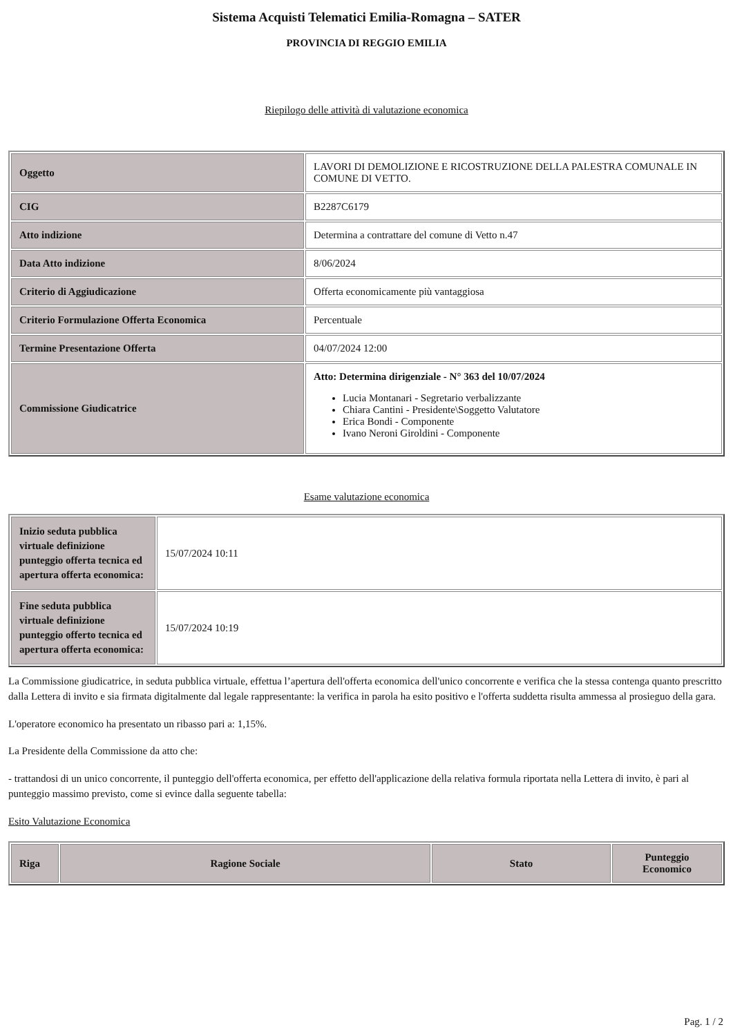Sistema Acquisti Telematici Emilia-Romagna – SATER
PROVINCIA DI REGGIO EMILIA
Riepilogo delle attività di valutazione economica
| Oggetto | LAVORI DI DEMOLIZIONE E RICOSTRUZIONE DELLA PALESTRA COMUNALE IN COMUNE DI VETTO. |
| CIG | B2287C6179 |
| Atto indizione | Determina a contrattare del comune di Vetto n.47 |
| Data Atto indizione | 8/06/2024 |
| Criterio di Aggiudicazione | Offerta economicamente più vantaggiosa |
| Criterio Formulazione Offerta Economica | Percentuale |
| Termine Presentazione Offerta | 04/07/2024 12:00 |
| Commissione Giudicatrice | Atto: Determina dirigenziale - N° 363 del 10/07/2024 Lucia Montanari - Segretario verbalizzante Chiara Cantini - Presidente\Soggetto Valutatore Erica Bondi - Componente Ivano Neroni Giroldini - Componente |
Esame valutazione economica
| Inizio seduta pubblica virtuale definizione punteggio offerta tecnica ed apertura offerta economica: | 15/07/2024 10:11 |
| Fine seduta pubblica virtuale definizione punteggio offerto tecnica ed apertura offerta economica: | 15/07/2024 10:19 |
La Commissione giudicatrice, in seduta pubblica virtuale, effettua l’apertura dell'offerta economica dell'unico concorrente e verifica che la stessa contenga quanto prescritto dalla Lettera di invito e sia firmata digitalmente dal legale rappresentante: la verifica in parola ha esito positivo e l'offerta suddetta risulta ammessa al prosieguo della gara.
L'operatore economico ha presentato un ribasso pari a: 1,15%.
La Presidente della Commissione da atto che:
- trattandosi di un unico concorrente, il punteggio dell'offerta economica, per effetto dell'applicazione della relativa formula riportata nella Lettera di invito, è pari al punteggio massimo previsto, come si evince dalla seguente tabella:
Esito Valutazione Economica
| Riga | Ragione Sociale | Stato | Punteggio Economico |
| --- | --- | --- | --- |
Pag. 1 / 2